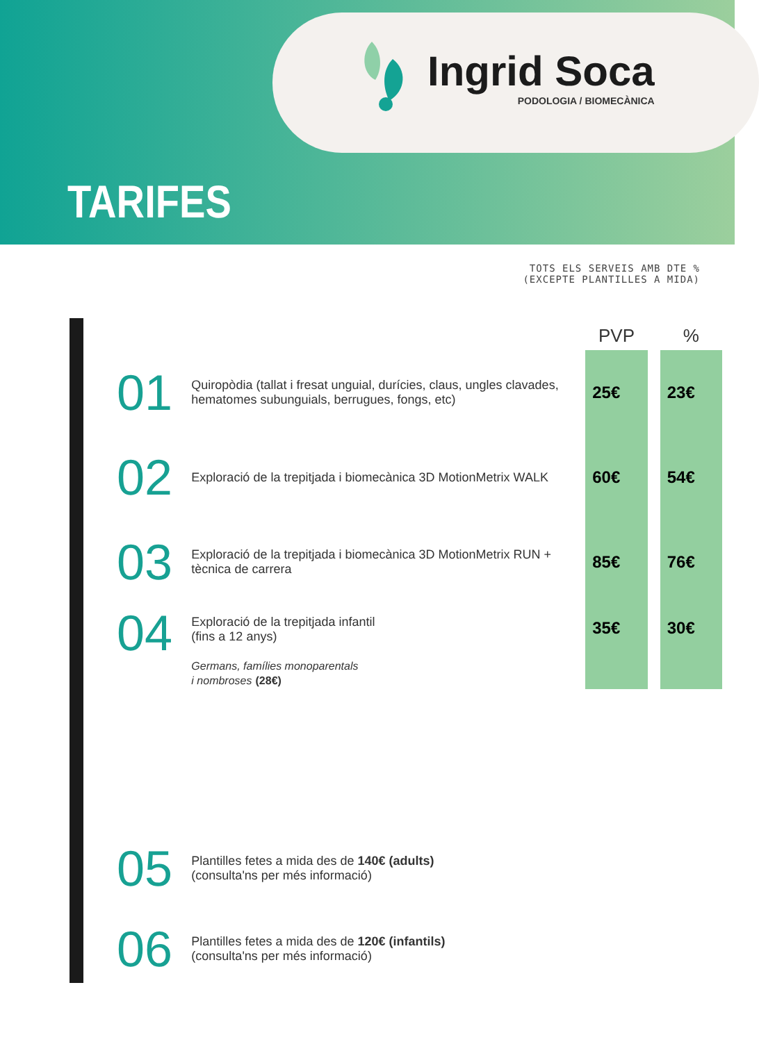Ingrid Soca
PODOLOGIA / BIOMECÀNICA
TARIFES
TOTS ELS SERVEIS AMB DTE %
(EXCEPTE PLANTILLES A MIDA)
| | | PVP | % |
| --- | --- | --- | --- |
| 01 | Quiropòdia (tallat i fresat unguial, durícies, claus, ungles clavades, hematomes subunguials, berrugues, fongs, etc) | 25€ | 23€ |
| 02 | Exploració de la trepitjada i biomecànica 3D MotionMetrix WALK | 60€ | 54€ |
| 03 | Exploració de la trepitjada i biomecànica 3D MotionMetrix RUN + tècnica de carrera | 85€ | 76€ |
| 04 | Exploració de la trepitjada infantil (fins a 12 anys) Germans, famílies monoparentals i nombroses (28€) | 35€ | 30€ |
| 05 | Plantilles fetes a mida des de 140€ (adults) (consulta'ns per més informació) | | |
| 06 | Plantilles fetes a mida des de 120€ (infantils) (consulta'ns per més informació) | | |